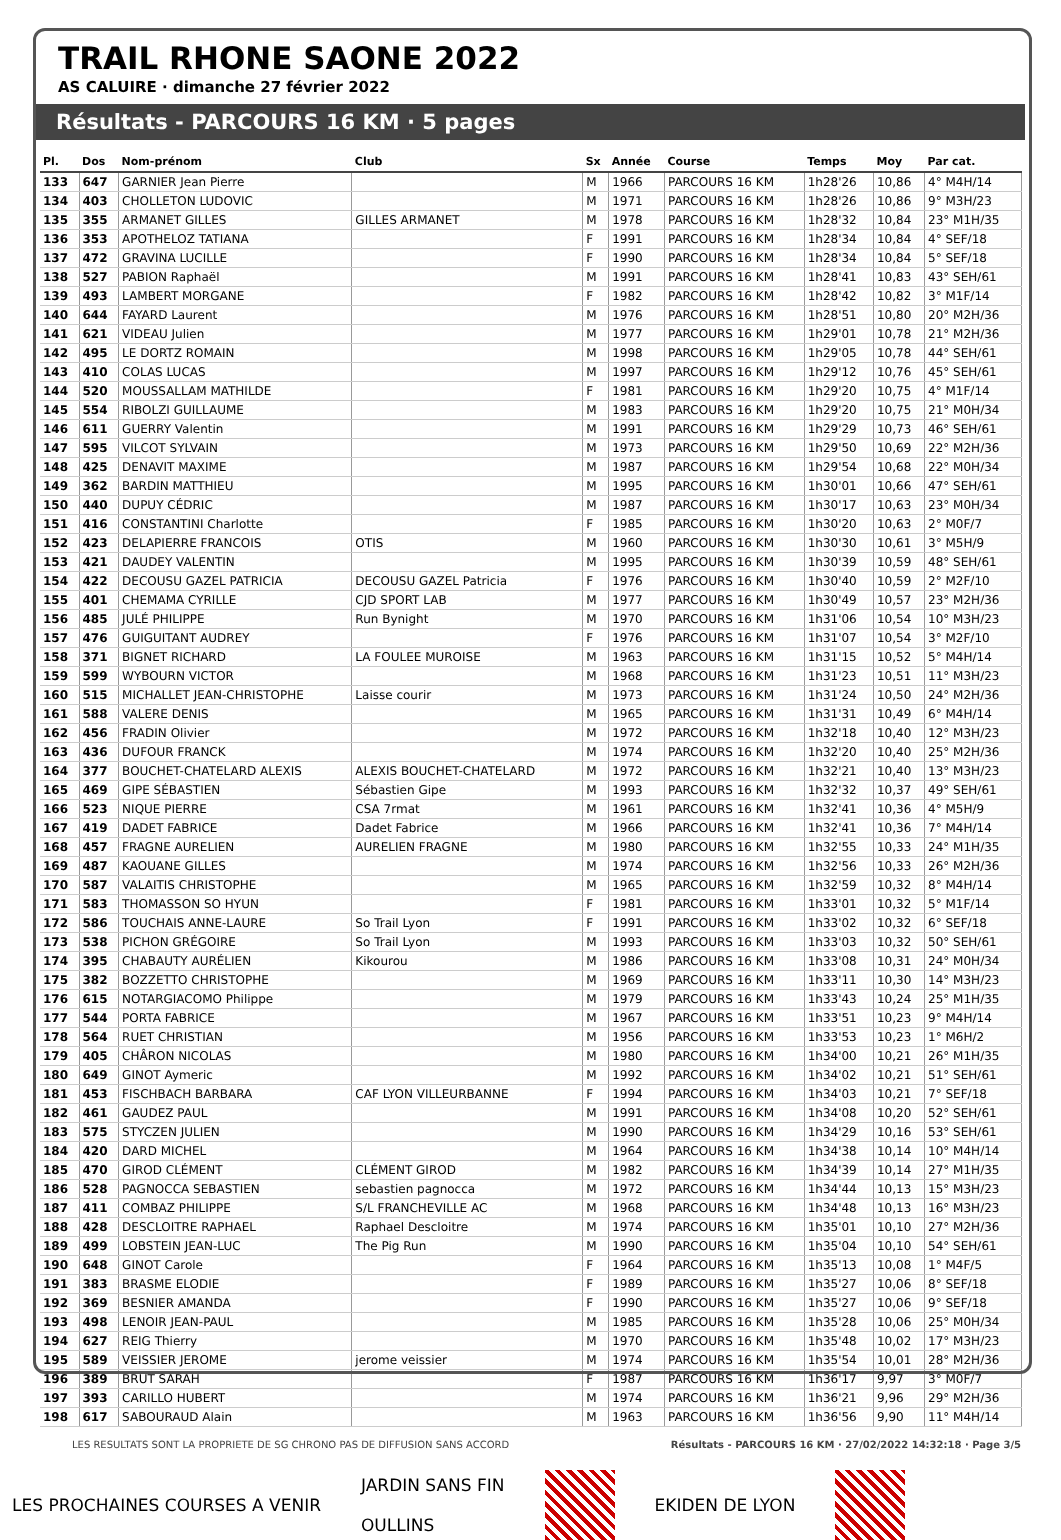TRAIL RHONE SAONE 2022
AS CALUIRE · dimanche 27 février 2022
Résultats - PARCOURS 16 KM · 5 pages
| Pl. | Dos | Nom-prénom | Club | Sx | Année | Course | Temps | Moy | Par cat. |
| --- | --- | --- | --- | --- | --- | --- | --- | --- | --- |
| 133 | 647 | GARNIER Jean Pierre | | M | 1966 | PARCOURS 16 KM | 1h28'26 | 10,86 | 4° M4H/14 |
| 134 | 403 | CHOLLETON LUDOVIC | | M | 1971 | PARCOURS 16 KM | 1h28'26 | 10,86 | 9° M3H/23 |
| 135 | 355 | ARMANET GILLES | GILLES ARMANET | M | 1978 | PARCOURS 16 KM | 1h28'32 | 10,84 | 23° M1H/35 |
| 136 | 353 | APOTHELOZ TATIANA | | F | 1991 | PARCOURS 16 KM | 1h28'34 | 10,84 | 4° SEF/18 |
| 137 | 472 | GRAVINA LUCILLE | | F | 1990 | PARCOURS 16 KM | 1h28'34 | 10,84 | 5° SEF/18 |
| 138 | 527 | PABION Raphaël | | M | 1991 | PARCOURS 16 KM | 1h28'41 | 10,83 | 43° SEH/61 |
| 139 | 493 | LAMBERT MORGANE | | F | 1982 | PARCOURS 16 KM | 1h28'42 | 10,82 | 3° M1F/14 |
| 140 | 644 | FAYARD Laurent | | M | 1976 | PARCOURS 16 KM | 1h28'51 | 10,80 | 20° M2H/36 |
| 141 | 621 | VIDEAU Julien | | M | 1977 | PARCOURS 16 KM | 1h29'01 | 10,78 | 21° M2H/36 |
| 142 | 495 | LE DORTZ ROMAIN | | M | 1998 | PARCOURS 16 KM | 1h29'05 | 10,78 | 44° SEH/61 |
| 143 | 410 | COLAS LUCAS | | M | 1997 | PARCOURS 16 KM | 1h29'12 | 10,76 | 45° SEH/61 |
| 144 | 520 | MOUSSALLAM MATHILDE | | F | 1981 | PARCOURS 16 KM | 1h29'20 | 10,75 | 4° M1F/14 |
| 145 | 554 | RIBOLZI GUILLAUME | | M | 1983 | PARCOURS 16 KM | 1h29'20 | 10,75 | 21° M0H/34 |
| 146 | 611 | GUERRY Valentin | | M | 1991 | PARCOURS 16 KM | 1h29'29 | 10,73 | 46° SEH/61 |
| 147 | 595 | VILCOT SYLVAIN | | M | 1973 | PARCOURS 16 KM | 1h29'50 | 10,69 | 22° M2H/36 |
| 148 | 425 | DENAVIT MAXIME | | M | 1987 | PARCOURS 16 KM | 1h29'54 | 10,68 | 22° M0H/34 |
| 149 | 362 | BARDIN MATTHIEU | | M | 1995 | PARCOURS 16 KM | 1h30'01 | 10,66 | 47° SEH/61 |
| 150 | 440 | DUPUY CÉDRIC | | M | 1987 | PARCOURS 16 KM | 1h30'17 | 10,63 | 23° M0H/34 |
| 151 | 416 | CONSTANTINI Charlotte | | F | 1985 | PARCOURS 16 KM | 1h30'20 | 10,63 | 2° M0F/7 |
| 152 | 423 | DELAPIERRE FRANCOIS | OTIS | M | 1960 | PARCOURS 16 KM | 1h30'30 | 10,61 | 3° M5H/9 |
| 153 | 421 | DAUDEY VALENTIN | | M | 1995 | PARCOURS 16 KM | 1h30'39 | 10,59 | 48° SEH/61 |
| 154 | 422 | DECOUSU GAZEL PATRICIA | DECOUSU GAZEL Patricia | F | 1976 | PARCOURS 16 KM | 1h30'40 | 10,59 | 2° M2F/10 |
| 155 | 401 | CHEMAMA CYRILLE | CJD SPORT LAB | M | 1977 | PARCOURS 16 KM | 1h30'49 | 10,57 | 23° M2H/36 |
| 156 | 485 | JULÉ PHILIPPE | Run Bynight | M | 1970 | PARCOURS 16 KM | 1h31'06 | 10,54 | 10° M3H/23 |
| 157 | 476 | GUIGUITANT AUDREY | | F | 1976 | PARCOURS 16 KM | 1h31'07 | 10,54 | 3° M2F/10 |
| 158 | 371 | BIGNET RICHARD | LA FOULEE MUROISE | M | 1963 | PARCOURS 16 KM | 1h31'15 | 10,52 | 5° M4H/14 |
| 159 | 599 | WYBOURN VICTOR | | M | 1968 | PARCOURS 16 KM | 1h31'23 | 10,51 | 11° M3H/23 |
| 160 | 515 | MICHALLET JEAN-CHRISTOPHE | Laisse courir | M | 1973 | PARCOURS 16 KM | 1h31'24 | 10,50 | 24° M2H/36 |
| 161 | 588 | VALERE DENIS | | M | 1965 | PARCOURS 16 KM | 1h31'31 | 10,49 | 6° M4H/14 |
| 162 | 456 | FRADIN Olivier | | M | 1972 | PARCOURS 16 KM | 1h32'18 | 10,40 | 12° M3H/23 |
| 163 | 436 | DUFOUR FRANCK | | M | 1974 | PARCOURS 16 KM | 1h32'20 | 10,40 | 25° M2H/36 |
| 164 | 377 | BOUCHET-CHATELARD ALEXIS | ALEXIS BOUCHET-CHATELARD | M | 1972 | PARCOURS 16 KM | 1h32'21 | 10,40 | 13° M3H/23 |
| 165 | 469 | GIPE SÉBASTIEN | Sébastien Gipe | M | 1993 | PARCOURS 16 KM | 1h32'32 | 10,37 | 49° SEH/61 |
| 166 | 523 | NIQUE PIERRE | CSA 7rmat | M | 1961 | PARCOURS 16 KM | 1h32'41 | 10,36 | 4° M5H/9 |
| 167 | 419 | DADET FABRICE | Dadet Fabrice | M | 1966 | PARCOURS 16 KM | 1h32'41 | 10,36 | 7° M4H/14 |
| 168 | 457 | FRAGNE AURELIEN | AURELIEN FRAGNE | M | 1980 | PARCOURS 16 KM | 1h32'55 | 10,33 | 24° M1H/35 |
| 169 | 487 | KAOUANE GILLES | | M | 1974 | PARCOURS 16 KM | 1h32'56 | 10,33 | 26° M2H/36 |
| 170 | 587 | VALAITIS CHRISTOPHE | | M | 1965 | PARCOURS 16 KM | 1h32'59 | 10,32 | 8° M4H/14 |
| 171 | 583 | THOMASSON SO HYUN | | F | 1981 | PARCOURS 16 KM | 1h33'01 | 10,32 | 5° M1F/14 |
| 172 | 586 | TOUCHAIS ANNE-LAURE | So Trail Lyon | F | 1991 | PARCOURS 16 KM | 1h33'02 | 10,32 | 6° SEF/18 |
| 173 | 538 | PICHON GRÉGOIRE | So Trail Lyon | M | 1993 | PARCOURS 16 KM | 1h33'03 | 10,32 | 50° SEH/61 |
| 174 | 395 | CHABAUTY AURÉLIEN | Kikourou | M | 1986 | PARCOURS 16 KM | 1h33'08 | 10,31 | 24° M0H/34 |
| 175 | 382 | BOZZETTO CHRISTOPHE | | M | 1969 | PARCOURS 16 KM | 1h33'11 | 10,30 | 14° M3H/23 |
| 176 | 615 | NOTARGIACOMO Philippe | | M | 1979 | PARCOURS 16 KM | 1h33'43 | 10,24 | 25° M1H/35 |
| 177 | 544 | PORTA FABRICE | | M | 1967 | PARCOURS 16 KM | 1h33'51 | 10,23 | 9° M4H/14 |
| 178 | 564 | RUET CHRISTIAN | | M | 1956 | PARCOURS 16 KM | 1h33'53 | 10,23 | 1° M6H/2 |
| 179 | 405 | CHÂRON NICOLAS | | M | 1980 | PARCOURS 16 KM | 1h34'00 | 10,21 | 26° M1H/35 |
| 180 | 649 | GINOT Aymeric | | M | 1992 | PARCOURS 16 KM | 1h34'02 | 10,21 | 51° SEH/61 |
| 181 | 453 | FISCHBACH BARBARA | CAF LYON VILLEURBANNE | F | 1994 | PARCOURS 16 KM | 1h34'03 | 10,21 | 7° SEF/18 |
| 182 | 461 | GAUDEZ PAUL | | M | 1991 | PARCOURS 16 KM | 1h34'08 | 10,20 | 52° SEH/61 |
| 183 | 575 | STYCZEN JULIEN | | M | 1990 | PARCOURS 16 KM | 1h34'29 | 10,16 | 53° SEH/61 |
| 184 | 420 | DARD MICHEL | | M | 1964 | PARCOURS 16 KM | 1h34'38 | 10,14 | 10° M4H/14 |
| 185 | 470 | GIROD CLÉMENT | CLÉMENT GIROD | M | 1982 | PARCOURS 16 KM | 1h34'39 | 10,14 | 27° M1H/35 |
| 186 | 528 | PAGNOCCA SEBASTIEN | sebastien pagnocca | M | 1972 | PARCOURS 16 KM | 1h34'44 | 10,13 | 15° M3H/23 |
| 187 | 411 | COMBAZ PHILIPPE | S/L FRANCHEVILLE AC | M | 1968 | PARCOURS 16 KM | 1h34'48 | 10,13 | 16° M3H/23 |
| 188 | 428 | DESCLOITRE RAPHAEL | Raphael Descloitre | M | 1974 | PARCOURS 16 KM | 1h35'01 | 10,10 | 27° M2H/36 |
| 189 | 499 | LOBSTEIN JEAN-LUC | The Pig Run | M | 1990 | PARCOURS 16 KM | 1h35'04 | 10,10 | 54° SEH/61 |
| 190 | 648 | GINOT Carole | | F | 1964 | PARCOURS 16 KM | 1h35'13 | 10,08 | 1° M4F/5 |
| 191 | 383 | BRASME ELODIE | | F | 1989 | PARCOURS 16 KM | 1h35'27 | 10,06 | 8° SEF/18 |
| 192 | 369 | BESNIER AMANDA | | F | 1990 | PARCOURS 16 KM | 1h35'27 | 10,06 | 9° SEF/18 |
| 193 | 498 | LENOIR JEAN-PAUL | | M | 1985 | PARCOURS 16 KM | 1h35'28 | 10,06 | 25° M0H/34 |
| 194 | 627 | REIG Thierry | | M | 1970 | PARCOURS 16 KM | 1h35'48 | 10,02 | 17° M3H/23 |
| 195 | 589 | VEISSIER JEROME | jerome veissier | M | 1974 | PARCOURS 16 KM | 1h35'54 | 10,01 | 28° M2H/36 |
| 196 | 389 | BRUT SARAH | | F | 1987 | PARCOURS 16 KM | 1h36'17 | 9,97 | 3° M0F/7 |
| 197 | 393 | CARILLO HUBERT | | M | 1974 | PARCOURS 16 KM | 1h36'21 | 9,96 | 29° M2H/36 |
| 198 | 617 | SABOURAUD Alain | | M | 1963 | PARCOURS 16 KM | 1h36'56 | 9,90 | 11° M4H/14 |
LES RESULTATS SONT LA PROPRIETE DE SG CHRONO PAS DE DIFFUSION SANS ACCORD Résultats - PARCOURS 16 KM · 27/02/2022 14:32:18 · Page 3/5
LES PROCHAINES COURSES A VENIR JARDIN SANS FIN
OULLINS
EKIDEN DE LYON